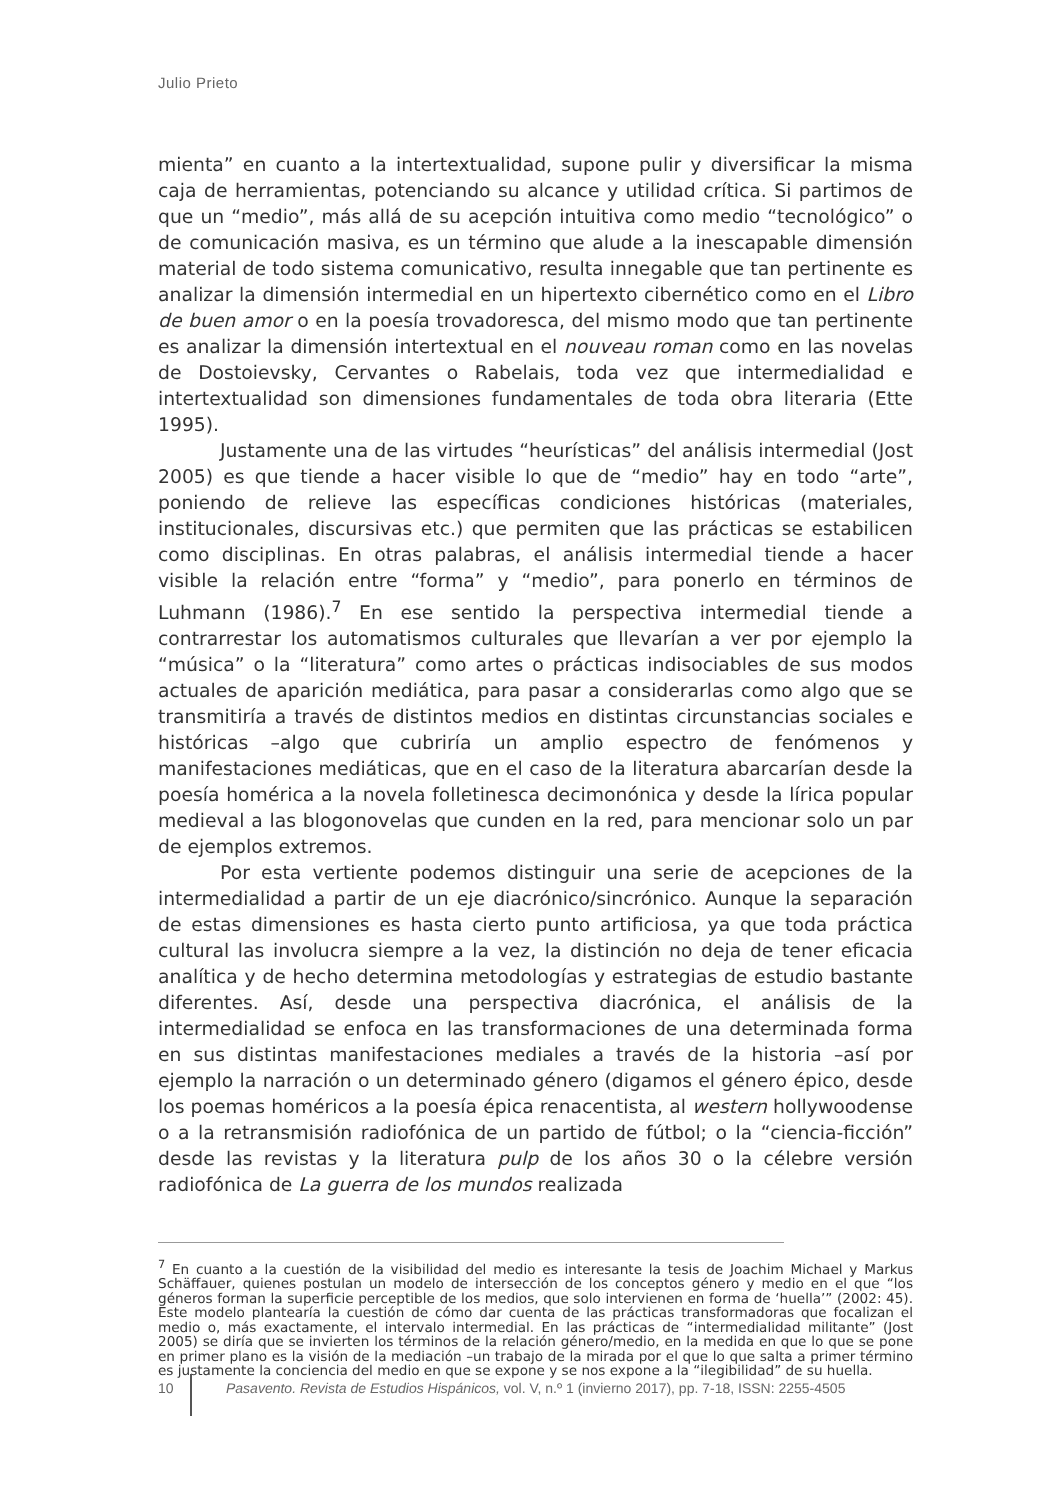Julio Prieto
mienta” en cuanto a la intertextualidad, supone pulir y diversificar la misma caja de herramientas, potenciando su alcance y utilidad crítica. Si partimos de que un “medio”, más allá de su acepción intuitiva como medio “tecnológico” o de comunicación masiva, es un término que alude a la inescapable dimensión material de todo sistema comunicativo, resulta innegable que tan pertinente es analizar la dimensión intermedial en un hipertexto cibernético como en el Libro de buen amor o en la poesía trovadoresca, del mismo modo que tan pertinente es analizar la dimensión intertextual en el nouveau roman como en las novelas de Dostoievsky, Cervantes o Rabelais, toda vez que intermedialidad e intertextualidad son dimensiones fundamentales de toda obra literaria (Ette 1995).
Justamente una de las virtudes “heurísticas” del análisis intermedial (Jost 2005) es que tiende a hacer visible lo que de “medio” hay en todo “arte”, poniendo de relieve las específicas condiciones históricas (materiales, institucionales, discursivas etc.) que permiten que las prácticas se estabilicen como disciplinas. En otras palabras, el análisis intermedial tiende a hacer visible la relación entre “forma” y “medio”, para ponerlo en términos de Luhmann (1986).<sup>7</sup> En ese sentido la perspectiva intermedial tiende a contrarrestar los automatismos culturales que llevarían a ver por ejemplo la “música” o la “literatura” como artes o prácticas indisociables de sus modos actuales de aparición mediática, para pasar a considerarlas como algo que se transmitiría a través de distintos medios en distintas circunstancias sociales e históricas –algo que cubriría un amplio espectro de fenómenos y manifestaciones mediáticas, que en el caso de la literatura abarcarían desde la poesía homérica a la novela folletinesca decimonónica y desde la lírica popular medieval a las blogonovelas que cunden en la red, para mencionar solo un par de ejemplos extremos.
Por esta vertiente podemos distinguir una serie de acepciones de la intermedialidad a partir de un eje diacrónico/sincrónico. Aunque la separación de estas dimensiones es hasta cierto punto artificiosa, ya que toda práctica cultural las involucra siempre a la vez, la distinción no deja de tener eficacia analítica y de hecho determina metodologías y estrategias de estudio bastante diferentes. Así, desde una perspectiva diacrónica, el análisis de la intermedialidad se enfoca en las transformaciones de una determinada forma en sus distintas manifestaciones mediales a través de la historia –así por ejemplo la narración o un determinado género (digamos el género épico, desde los poemas homéricos a la poesía épica renacentista, al western hollywoodense o a la retransmisión radiofónica de un partido de fútbol; o la “ciencia-ficción” desde las revistas y la literatura pulp de los años 30 o la célebre versión radiofónica de La guerra de los mundos realizada
<sup>7</sup> En cuanto a la cuestión de la visibilidad del medio es interesante la tesis de Joachim Michael y Markus Schäffauer, quienes postulan un modelo de intersección de los conceptos género y medio en el que “los géneros forman la superficie perceptible de los medios, que solo intervienen en forma de ‘huella’” (2002: 45). Este modelo plantearía la cuestión de cómo dar cuenta de las prácticas transformadoras que focalizan el medio o, más exactamente, el intervalo intermedial. En las prácticas de “intermedialidad militante” (Jost 2005) se diría que se invierten los términos de la relación género/medio, en la medida en que lo que se pone en primer plano es la visión de la mediación –un trabajo de la mirada por el que lo que salta a primer término es justamente la conciencia del medio en que se expone y se nos expone a la “ilegibilidad” de su huella.
10 Pasavento. Revista de Estudios Hispánicos, vol. V, n.º 1 (invierno 2017), pp. 7-18, ISSN: 2255-4505